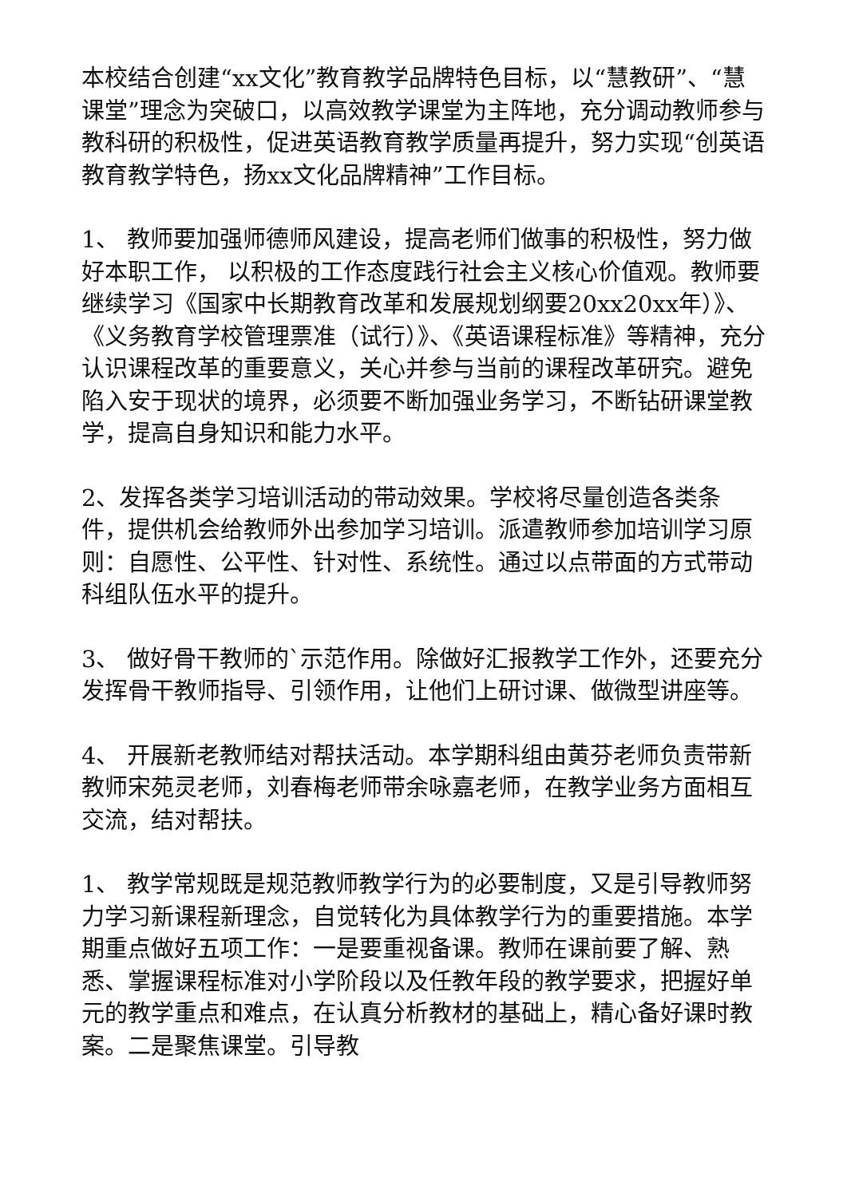本校结合创建“xx文化”教育教学品牌特色目标，以“慧教研”、“慧课堂”理念为突破口，以高效教学课堂为主阵地，充分调动教师参与教科研的积极性，促进英语教育教学质量再提升，努力实现“创英语教育教学特色，扬xx文化品牌精神”工作目标。
1、 教师要加强师德师风建设，提高老师们做事的积极性，努力做好本职工作， 以积极的工作态度践行社会主义核心价值观。教师要继续学习《国家中长期教育改革和发展规划纲要20xx20xx年）》、《义务教育学校管理票准（试行）》、《英语课程标准》等精神，充分认识课程改革的重要意义，关心并参与当前的课程改革研究。避免陷入安于现状的境界，必须要不断加强业务学习，不断钻研课堂教学，提高自身知识和能力水平。
2、发挥各类学习培训活动的带动效果。学校将尽量创造各类条件，提供机会给教师外出参加学习培训。派遣教师参加培训学习原则：自愿性、公平性、针对性、系统性。通过以点带面的方式带动科组队伍水平的提升。
3、 做好骨干教师的`示范作用。除做好汇报教学工作外，还要充分发挥骨干教师指导、引领作用，让他们上研讨课、做微型讲座等。
4、 开展新老教师结对帮扶活动。本学期科组由黄芬老师负责带新教师宋苑灵老师，刘春梅老师带余咏嘉老师，在教学业务方面相互交流，结对帮扶。
1、 教学常规既是规范教师教学行为的必要制度，又是引导教师努力学习新课程新理念，自觉转化为具体教学行为的重要措施。本学期重点做好五项工作：一是要重视备课。教师在课前要了解、熟悉、掌握课程标准对小学阶段以及任教年段的教学要求，把握好单元的教学重点和难点，在认真分析教材的基础上，精心备好课时教案。二是聚焦课堂。引导教